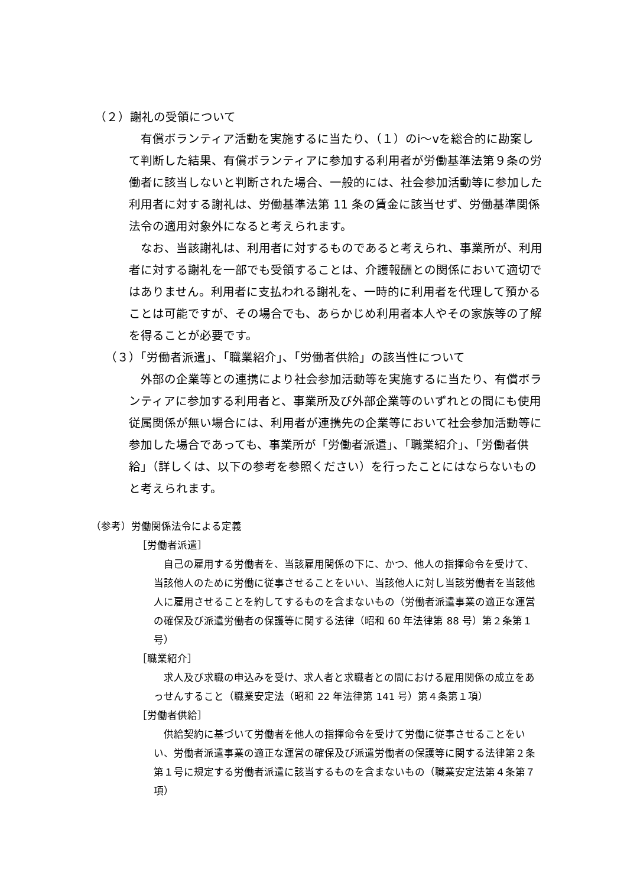（２）謝礼の受領について
　有償ボランティア活動を実施するに当たり、（１）のⅰ～ⅴを総合的に勘案して判断した結果、有償ボランティアに参加する利用者が労働基準法第９条の労働者に該当しないと判断された場合、一般的には、社会参加活動等に参加した利用者に対する謝礼は、労働基準法第 11 条の賃金に該当せず、労働基準関係法令の適用対象外になると考えられます。
　なお、当該謝礼は、利用者に対するものであると考えられ、事業所が、利用者に対する謝礼を一部でも受領することは、介護報酬との関係において適切ではありません。利用者に支払われる謝礼を、一時的に利用者を代理して預かることは可能ですが、その場合でも、あらかじめ利用者本人やその家族等の了解を得ることが必要です。
（３）「労働者派遣」、「職業紹介」、「労働者供給」の該当性について
　外部の企業等との連携により社会参加活動等を実施するに当たり、有償ボランティアに参加する利用者と、事業所及び外部企業等のいずれとの間にも使用従属関係が無い場合には、利用者が連携先の企業等において社会参加活動等に参加した場合であっても、事業所が「労働者派遣」、「職業紹介」、「労働者供給」（詳しくは、以下の参考を参照ください）を行ったことにはならないものと考えられます。
（参考）労働関係法令による定義
［労働者派遣］
　自己の雇用する労働者を、当該雇用関係の下に、かつ、他人の指揮命令を受けて、当該他人のために労働に従事させることをいい、当該他人に対し当該労働者を当該他人に雇用させることを約してするものを含まないもの（労働者派遣事業の適正な運営の確保及び派遣労働者の保護等に関する法律（昭和 60 年法律第 88 号）第２条第１号）
［職業紹介］
　求人及び求職の申込みを受け、求人者と求職者との間における雇用関係の成立をあっせんすること（職業安定法（昭和 22 年法律第 141 号）第４条第１項）
［労働者供給］
　供給契約に基づいて労働者を他人の指揮命令を受けて労働に従事させることをいい、労働者派遣事業の適正な運営の確保及び派遣労働者の保護等に関する法律第２条第１号に規定する労働者派遣に該当するものを含まないもの（職業安定法第４条第７項）